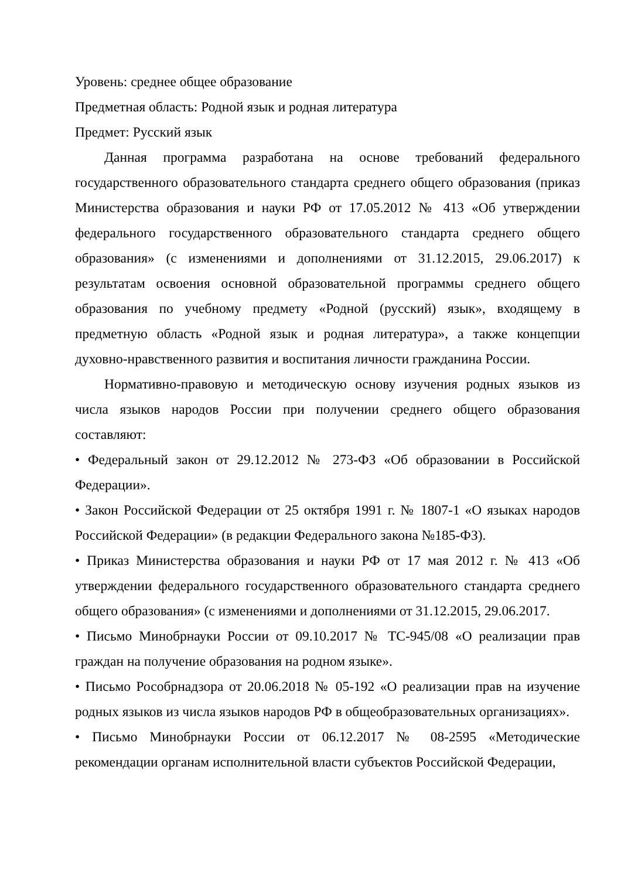Уровень: среднее общее образование
Предметная область: Родной язык и родная литература
Предмет: Русский язык
Данная программа разработана на основе требований федерального государственного образовательного стандарта среднего общего образования (приказ Министерства образования и науки РФ от 17.05.2012 № 413 «Об утверждении федерального государственного образовательного стандарта среднего общего образования» (с изменениями и дополнениями от 31.12.2015, 29.06.2017) к результатам освоения основной образовательной программы среднего общего образования по учебному предмету «Родной (русский) язык», входящему в предметную область «Родной язык и родная литература», а также концепции духовно-нравственного развития и воспитания личности гражданина России.
Нормативно-правовую и методическую основу изучения родных языков из числа языков народов России при получении среднего общего образования составляют:
• Федеральный закон от 29.12.2012 № 273-ФЗ «Об образовании в Российской Федерации».
• Закон Российской Федерации от 25 октября 1991 г. № 1807-1 «О языках народов Российской Федерации» (в редакции Федерального закона №185-ФЗ).
• Приказ Министерства образования и науки РФ от 17 мая 2012 г. № 413 «Об утверждении федерального государственного образовательного стандарта среднего общего образования» (с изменениями и дополнениями от 31.12.2015, 29.06.2017.
• Письмо Минобрнауки России от 09.10.2017 № ТС-945/08 «О реализации прав граждан на получение образования на родном языке».
• Письмо Рособрнадзора от 20.06.2018 № 05-192 «О реализации прав на изучение родных языков из числа языков народов РФ в общеобразовательных организациях».
• Письмо Минобрнауки России от 06.12.2017 № 08-2595 «Методические рекомендации органам исполнительной власти субъектов Российской Федерации,